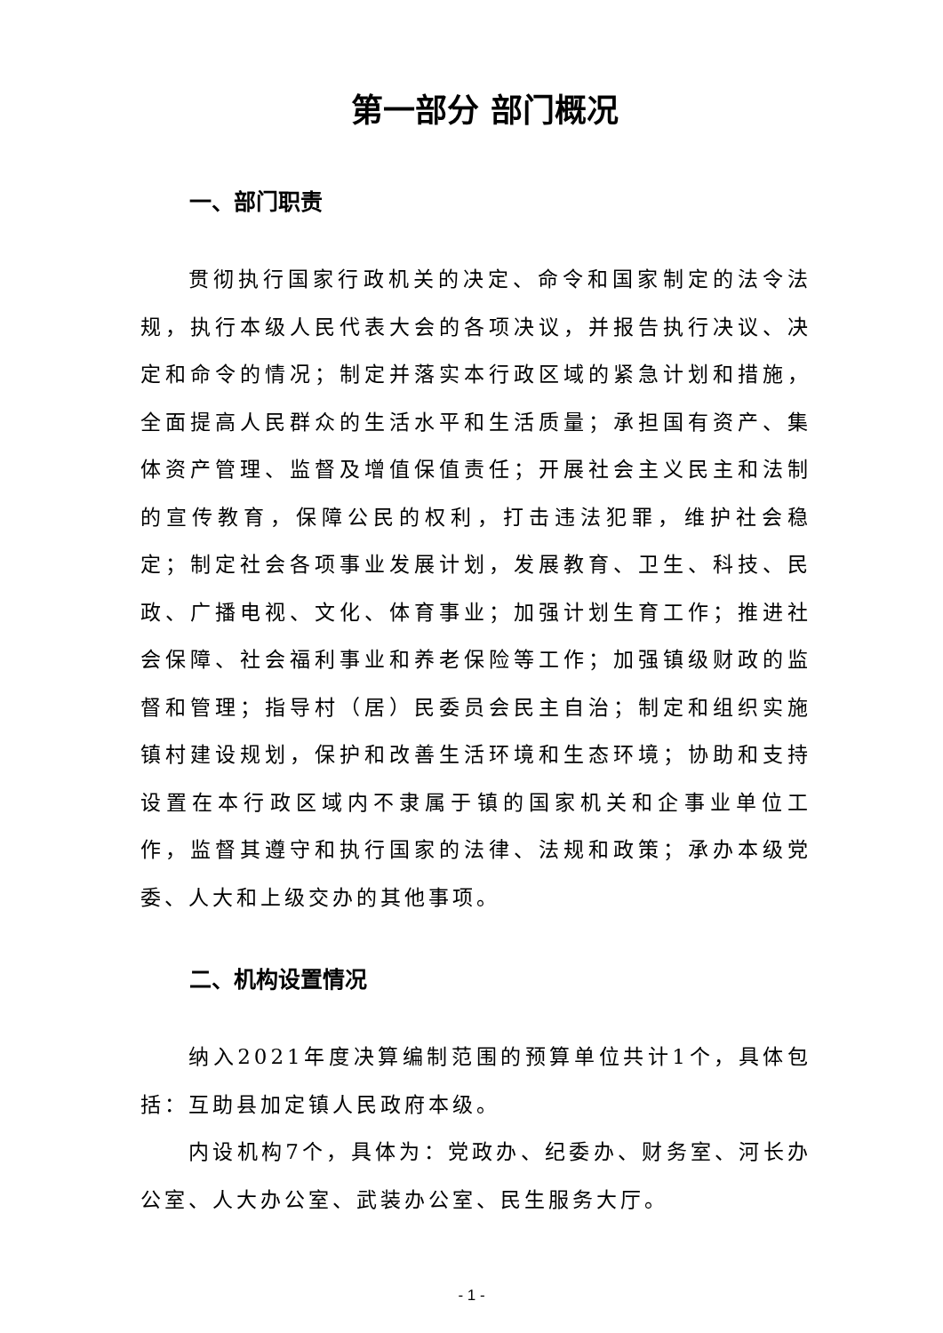第一部分 部门概况
一、部门职责
贯彻执行国家行政机关的决定、命令和国家制定的法令法规，执行本级人民代表大会的各项决议，并报告执行决议、决定和命令的情况；制定并落实本行政区域的紧急计划和措施，全面提高人民群众的生活水平和生活质量；承担国有资产、集体资产管理、监督及增值保值责任；开展社会主义民主和法制的宣传教育，保障公民的权利，打击违法犯罪，维护社会稳定；制定社会各项事业发展计划，发展教育、卫生、科技、民政、广播电视、文化、体育事业；加强计划生育工作；推进社会保障、社会福利事业和养老保险等工作；加强镇级财政的监督和管理；指导村（居）民委员会民主自治；制定和组织实施镇村建设规划，保护和改善生活环境和生态环境；协助和支持设置在本行政区域内不隶属于镇的国家机关和企事业单位工作，监督其遵守和执行国家的法律、法规和政策；承办本级党委、人大和上级交办的其他事项。
二、机构设置情况
纳入2021年度决算编制范围的预算单位共计1个，具体包括：互助县加定镇人民政府本级。
内设机构7个，具体为：党政办、纪委办、财务室、河长办公室、人大办公室、武装办公室、民生服务大厅。
- 1 -